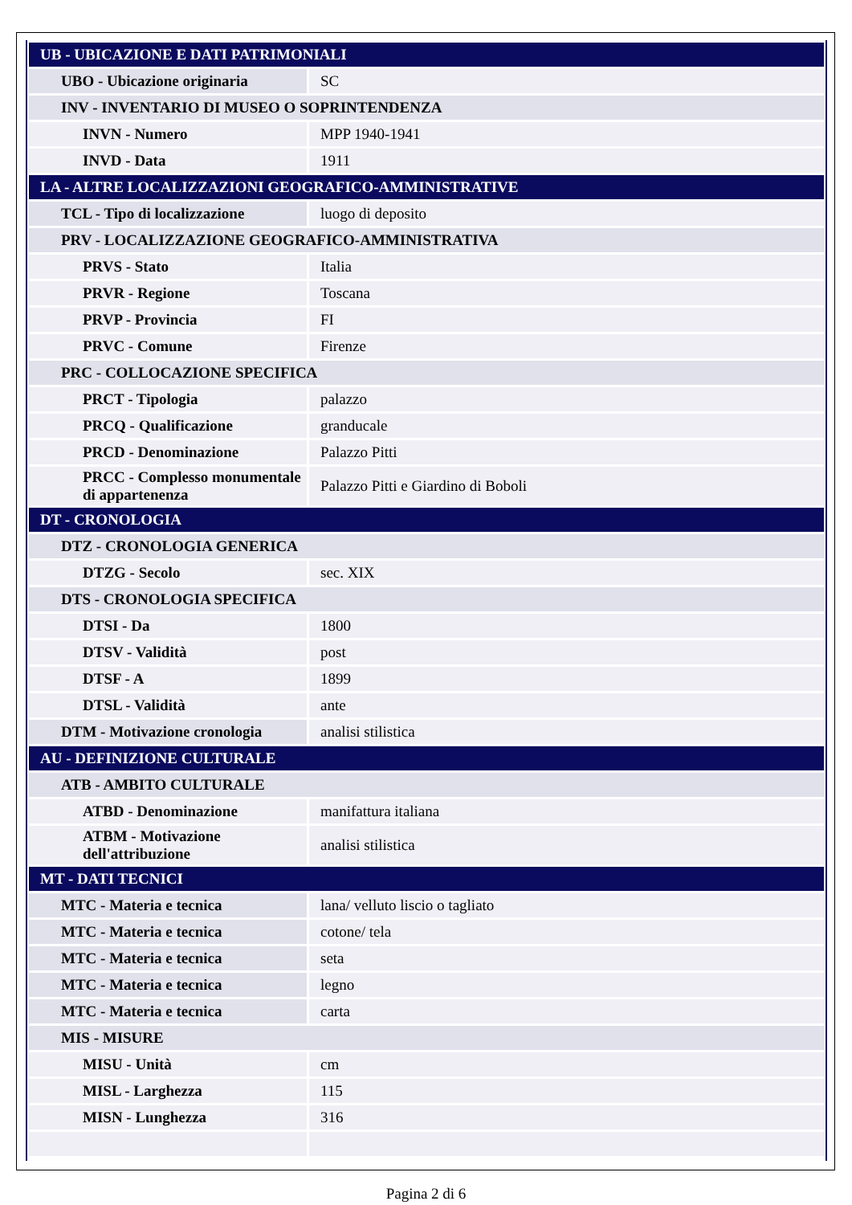| UB - UBICAZIONE E DATI PATRIMONIALI | |
| UBO - Ubicazione originaria | SC |
| INV - INVENTARIO DI MUSEO O SOPRINTENDENZA | |
| INVN - Numero | MPP 1940-1941 |
| INVD - Data | 1911 |
| LA - ALTRE LOCALIZZAZIONI GEOGRAFICO-AMMINISTRATIVE | |
| TCL - Tipo di localizzazione | luogo di deposito |
| PRV - LOCALIZZAZIONE GEOGRAFICO-AMMINISTRATIVA | |
| PRVS - Stato | Italia |
| PRVR - Regione | Toscana |
| PRVP - Provincia | FI |
| PRVC - Comune | Firenze |
| PRC - COLLOCAZIONE SPECIFICA | |
| PRCT - Tipologia | palazzo |
| PRCQ - Qualificazione | granducale |
| PRCD - Denominazione | Palazzo Pitti |
| PRCC - Complesso monumentale di appartenenza | Palazzo Pitti e Giardino di Boboli |
| DT - CRONOLOGIA | |
| DTZ - CRONOLOGIA GENERICA | |
| DTZG - Secolo | sec. XIX |
| DTS - CRONOLOGIA SPECIFICA | |
| DTSI - Da | 1800 |
| DTSV - Validità | post |
| DTSF - A | 1899 |
| DTSL - Validità | ante |
| DTM - Motivazione cronologia | analisi stilistica |
| AU - DEFINIZIONE CULTURALE | |
| ATB - AMBITO CULTURALE | |
| ATBD - Denominazione | manifattura italiana |
| ATBM - Motivazione dell'attribuzione | analisi stilistica |
| MT - DATI TECNICI | |
| MTC - Materia e tecnica | lana/ velluto liscio o tagliato |
| MTC - Materia e tecnica | cotone/ tela |
| MTC - Materia e tecnica | seta |
| MTC - Materia e tecnica | legno |
| MTC - Materia e tecnica | carta |
| MIS - MISURE | |
| MISU - Unità | cm |
| MISL - Larghezza | 115 |
| MISN - Lunghezza | 316 |
Pagina 2 di 6